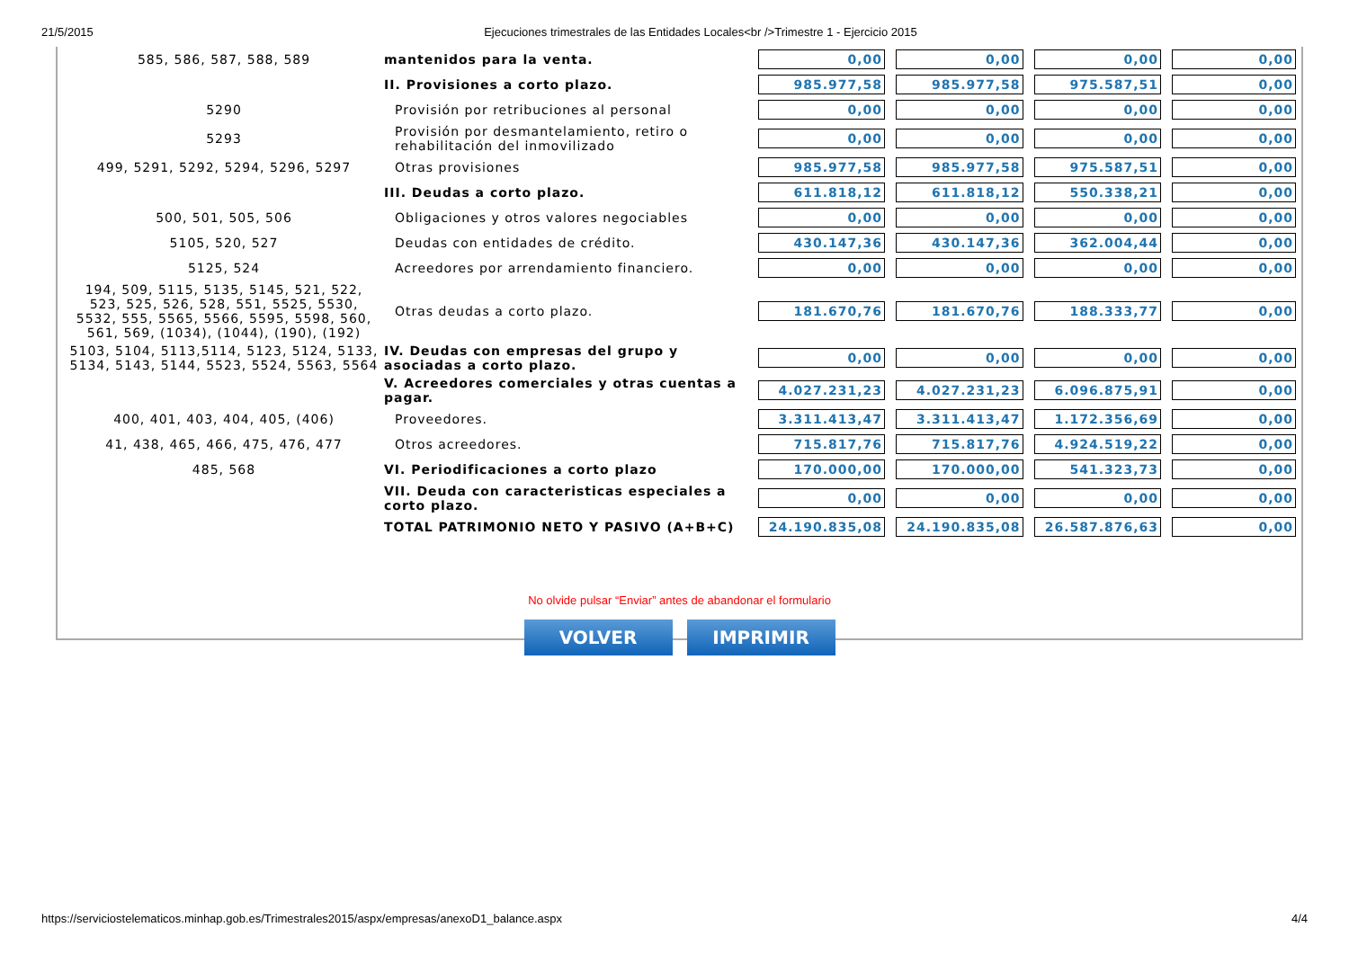21/5/2015 Ejecuciones trimestrales de las Entidades Locales<br />Trimestre 1 - Ejercicio 2015
| 585, 586, 587, 588, 589 | mantenidos para la venta. | 0,00 | 0,00 | 0,00 | 0,00 |
| | II. Provisiones a corto plazo. | 985.977,58 | 985.977,58 | 975.587,51 | 0,00 |
| 5290 | Provisión por retribuciones al personal | 0,00 | 0,00 | 0,00 | 0,00 |
| 5293 | Provisión por desmantelamiento, retiro o rehabilitación del inmovilizado | 0,00 | 0,00 | 0,00 | 0,00 |
| 499, 5291, 5292, 5294, 5296, 5297 | Otras provisiones | 985.977,58 | 985.977,58 | 975.587,51 | 0,00 |
| | III. Deudas a corto plazo. | 611.818,12 | 611.818,12 | 550.338,21 | 0,00 |
| 500, 501, 505, 506 | Obligaciones y otros valores negociables | 0,00 | 0,00 | 0,00 | 0,00 |
| 5105, 520, 527 | Deudas con entidades de crédito. | 430.147,36 | 430.147,36 | 362.004,44 | 0,00 |
| 5125, 524 | Acreedores por arrendamiento financiero. | 0,00 | 0,00 | 0,00 | 0,00 |
| 194, 509, 5115, 5135, 5145, 521, 522, 523, 525, 526, 528, 551, 5525, 5530, 5532, 555, 5565, 5566, 5595, 5598, 560, 561, 569, (1034), (1044), (190), (192) | Otras deudas a corto plazo. | 181.670,76 | 181.670,76 | 188.333,77 | 0,00 |
| 5103, 5104, 5113,5114, 5123, 5124, 5133, 5134, 5143, 5144, 5523, 5524, 5563, 5564 | IV. Deudas con empresas del grupo y asociadas a corto plazo. | 0,00 | 0,00 | 0,00 | 0,00 |
| | V. Acreedores comerciales y otras cuentas a pagar. | 4.027.231,23 | 4.027.231,23 | 6.096.875,91 | 0,00 |
| 400, 401, 403, 404, 405, (406) | Proveedores. | 3.311.413,47 | 3.311.413,47 | 1.172.356,69 | 0,00 |
| 41, 438, 465, 466, 475, 476, 477 | Otros acreedores. | 715.817,76 | 715.817,76 | 4.924.519,22 | 0,00 |
| 485, 568 | VI. Periodificaciones a corto plazo | 170.000,00 | 170.000,00 | 541.323,73 | 0,00 |
| | VII. Deuda con caracteristicas especiales a corto plazo. | 0,00 | 0,00 | 0,00 | 0,00 |
| | TOTAL PATRIMONIO NETO Y PASIVO (A+B+C) | 24.190.835,08 | 24.190.835,08 | 26.587.876,63 | 0,00 |
No olvide pulsar “Enviar” antes de abandonar el formulario
VOLVER IMPRIMIR
https://serviciostelematicos.minhap.gob.es/Trimestrales2015/aspx/empresas/anexoD1_balance.aspx 4/4